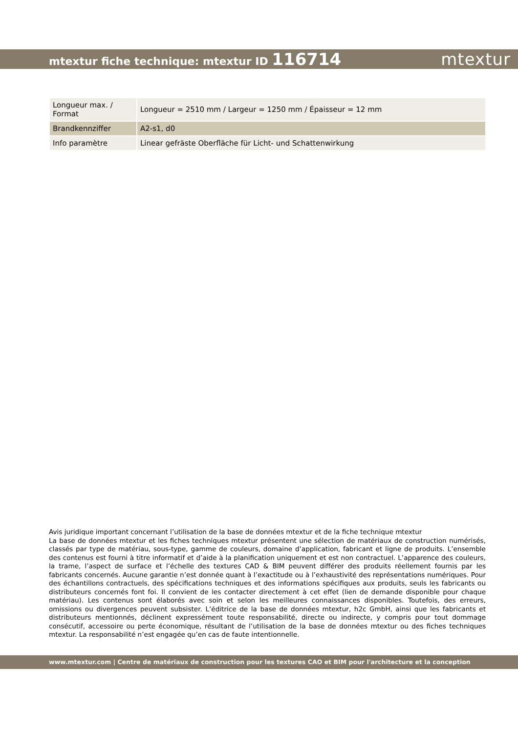mtextur fiche technique: mtextur ID 116714
mtextur
| Longueur max. / Format | Longueur = 2510 mm / Largeur = 1250 mm / Épaisseur = 12 mm |
| Brandkennziffer | A2-s1, d0 |
| Info paramètre | Linear gefräste Oberfläche für Licht- und Schattenwirkung |
Avis juridique important concernant l’utilisation de la base de données mtextur et de la fiche technique mtextur
La base de données mtextur et les fiches techniques mtextur présentent une sélection de matériaux de construction numérisés, classés par type de matériau, sous-type, gamme de couleurs, domaine d’application, fabricant et ligne de produits. L’ensemble des contenus est fourni à titre informatif et d’aide à la planification uniquement et est non contractuel. L’apparence des couleurs, la trame, l’aspect de surface et l’échelle des textures CAD & BIM peuvent différer des produits réellement fournis par les fabricants concernés. Aucune garantie n’est donnée quant à l’exactitude ou à l’exhaustivité des représentations numériques. Pour des échantillons contractuels, des spécifications techniques et des informations spécifiques aux produits, seuls les fabricants ou distributeurs concernés font foi. Il convient de les contacter directement à cet effet (lien de demande disponible pour chaque matériau). Les contenus sont élaborés avec soin et selon les meilleures connaissances disponibles. Toutefois, des erreurs, omissions ou divergences peuvent subsister. L’éditrice de la base de données mtextur, h2c GmbH, ainsi que les fabricants et distributeurs mentionnés, déclinent expressément toute responsabilité, directe ou indirecte, y compris pour tout dommage consécutif, accessoire ou perte économique, résultant de l’utilisation de la base de données mtextur ou des fiches techniques mtextur. La responsabilité n’est engagée qu’en cas de faute intentionnelle.
www.mtextur.com | Centre de matériaux de construction pour les textures CAO et BIM pour l'architecture et la conception